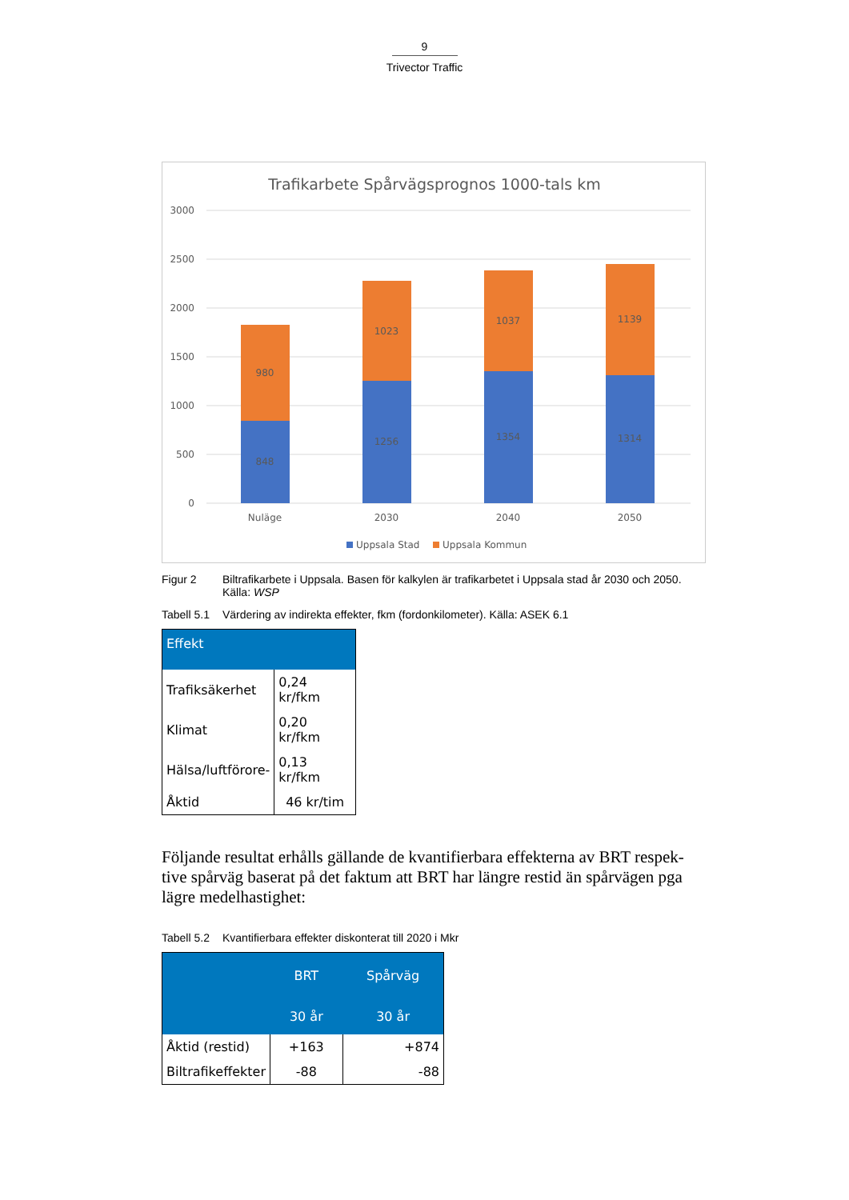9
Trivector Traffic
Trafikarbete Spårvägsprognos 1000-tals km
3000
2500
2000
1500
1000
500
0
848
980
1256
1023
1354
1037
1314
1139
Nuläge
2030
2040
2050
Uppsala Stad
Uppsala Kommun
Figur 2 Biltrafikarbete i Uppsala. Basen för kalkylen är trafikarbetet i Uppsala stad år 2030 och 2050. Källa: WSP
Tabell 5.1
Värdering av indirekta effekter, fkm (fordonkilometer). Källa: ASEK 6.1
| Effekt | |
| --- | --- |
| Trafiksäkerhet | 0,24 kr/fkm |
| Klimat | 0,20 kr/fkm |
| Hälsa/luftförore- | 0,13 kr/fkm |
| Åktid | 46 kr/tim |
Följande resultat erhålls gällande de kvantifierbara effekterna av BRT respek-tive spårväg baserat på det faktum att BRT har längre restid än spårvägen pga lägre medelhastighet:
Tabell 5.2
Kvantifierbara effekter diskonterat till 2020 i Mkr
| | BRT | Spårväg |
| --- | --- | --- |
| | 30 år | 30 år |
| Åktid (restid) | +163 | +874 |
| Biltrafikeffekter | -88 | -88 |